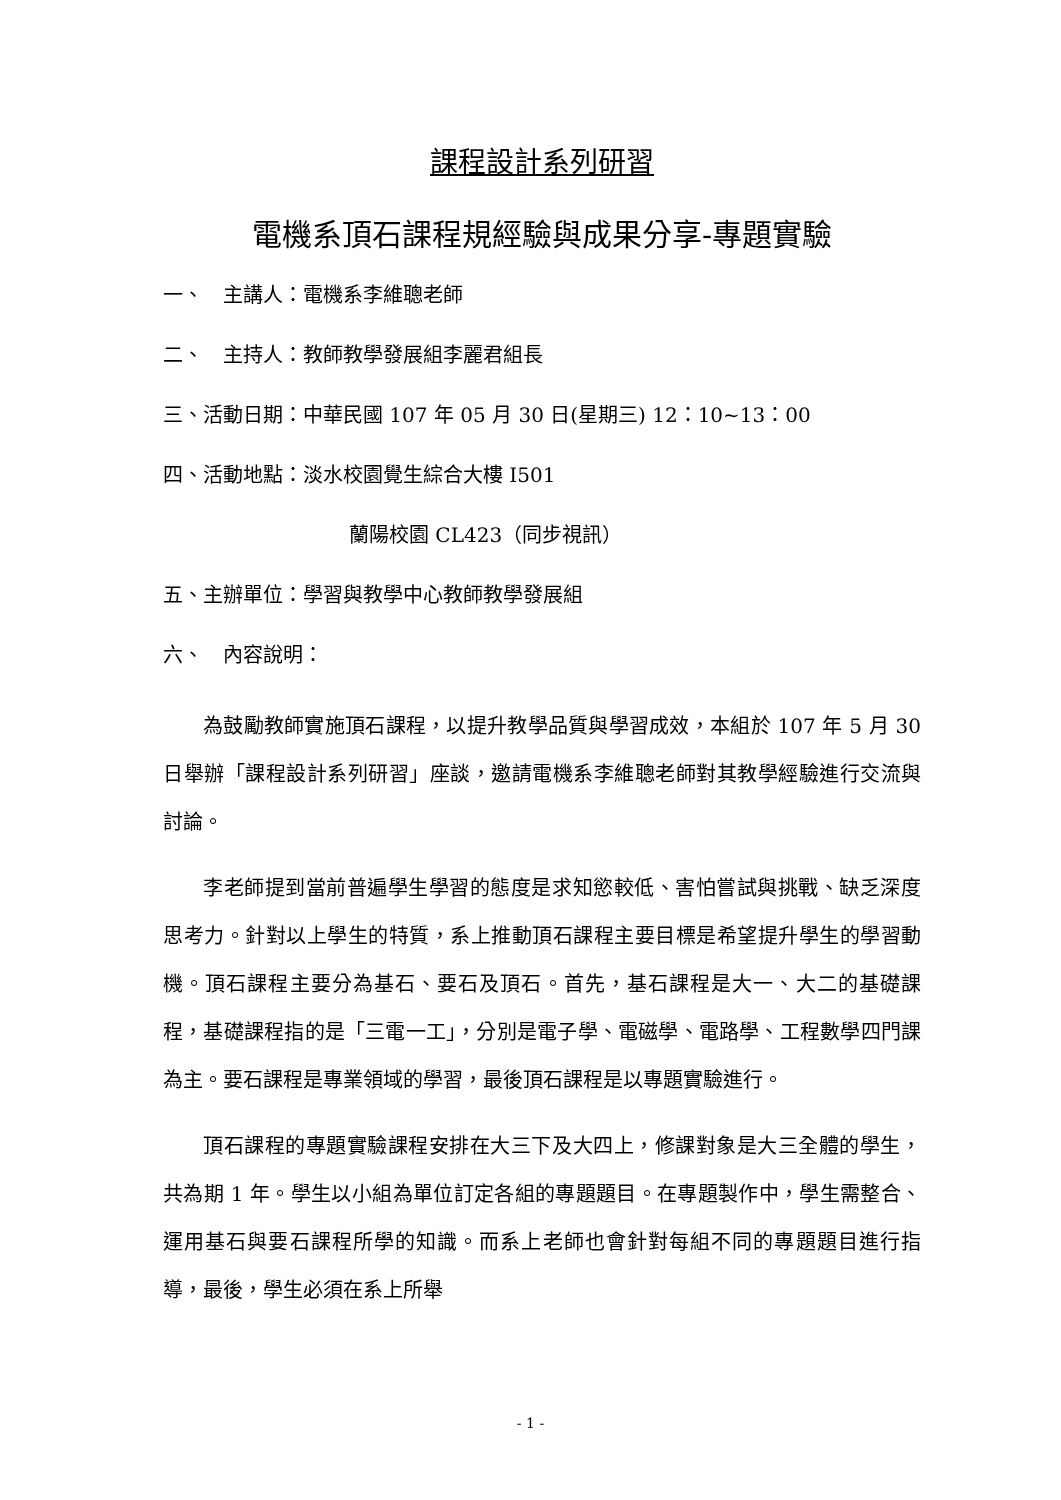課程設計系列研習
電機系頂石課程規經驗與成果分享-專題實驗
一、　主講人：電機系李維聰老師
二、　主持人：教師教學發展組李麗君組長
三、活動日期：中華民國 107 年 05 月 30 日(星期三) 12：10~13：00
四、活動地點：淡水校園覺生綜合大樓 I501
蘭陽校園 CL423（同步視訊）
五、主辦單位：學習與教學中心教師教學發展組
六、　內容說明：
為鼓勵教師實施頂石課程，以提升教學品質與學習成效，本組於 107 年 5 月 30 日舉辦「課程設計系列研習」座談，邀請電機系李維聰老師對其教學經驗進行交流與討論。
李老師提到當前普遍學生學習的態度是求知慾較低、害怕嘗試與挑戰、缺乏深度思考力。針對以上學生的特質，系上推動頂石課程主要目標是希望提升學生的學習動機。頂石課程主要分為基石、要石及頂石。首先，基石課程是大一、大二的基礎課程，基礎課程指的是「三電一工」，分別是電子學、電磁學、電路學、工程數學四門課為主。要石課程是專業領域的學習，最後頂石課程是以專題實驗進行。
頂石課程的專題實驗課程安排在大三下及大四上，修課對象是大三全體的學生，共為期 1 年。學生以小組為單位訂定各組的專題題目。在專題製作中，學生需整合、運用基石與要石課程所學的知識。而系上老師也會針對每組不同的專題題目進行指導，最後，學生必須在系上所舉
- 1 -